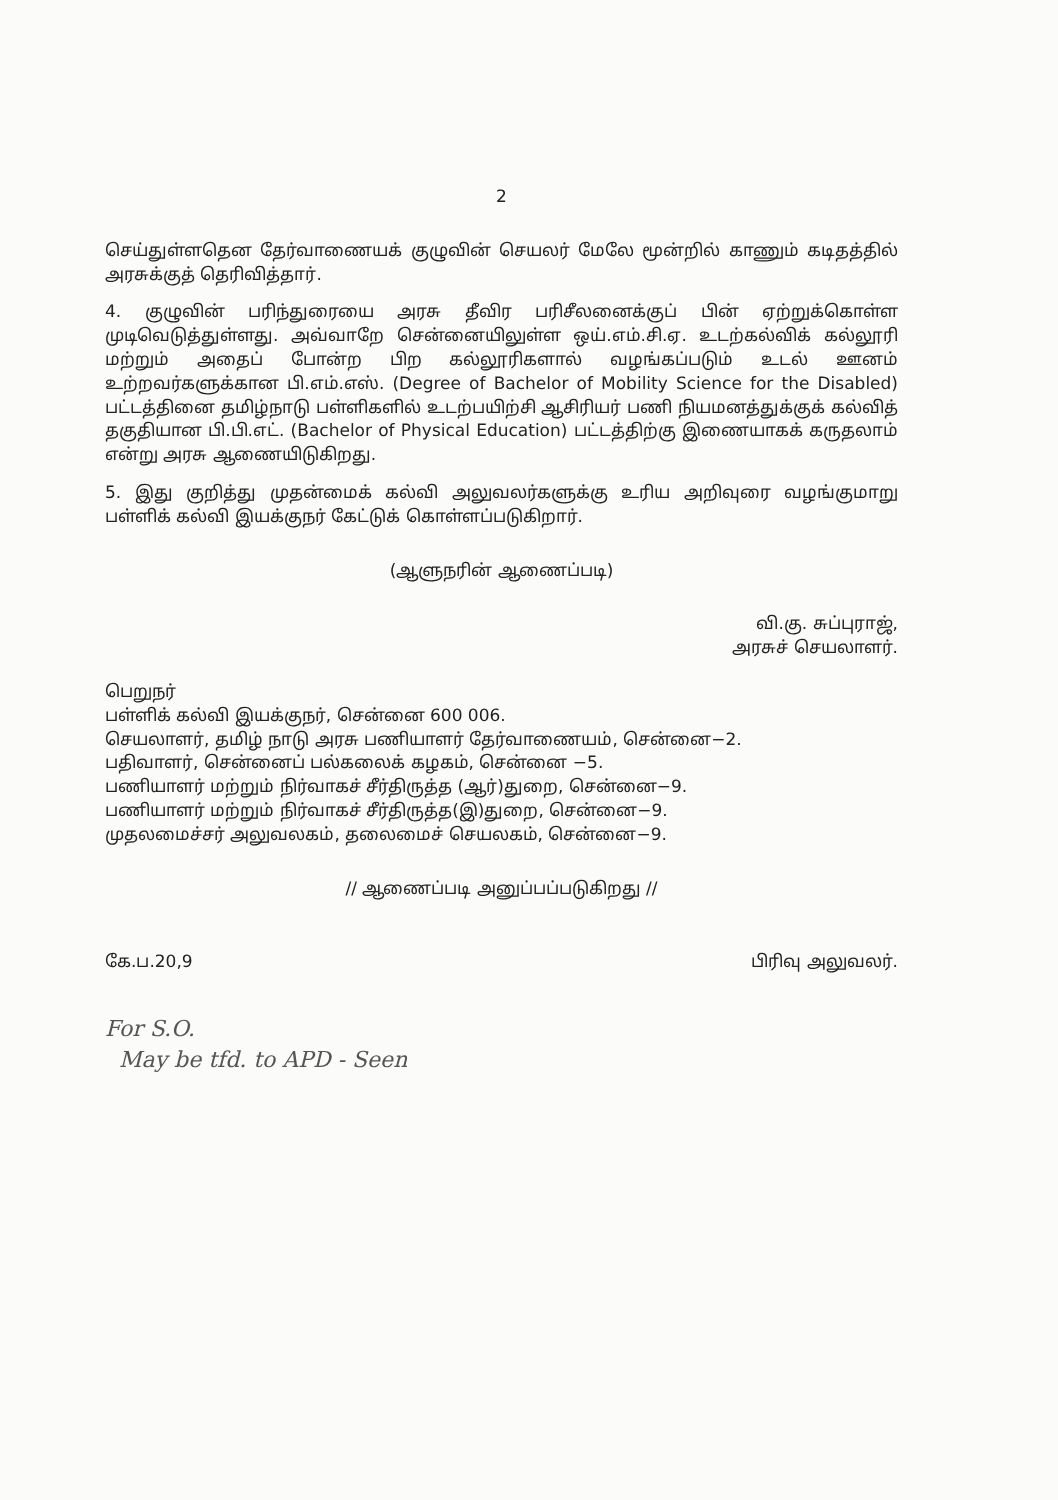2
செய்துள்ளதென தேர்வாணையக் குழுவின் செயலர் மேலே மூன்றில் காணும் கடிதத்தில் அரசுக்குத் தெரிவித்தார்.
4. குழுவின் பரிந்துரையை அரசு தீவிர பரிசீலனைக்குப் பின் ஏற்றுக்கொள்ள முடிவெடுத்துள்ளது. அவ்வாறே சென்னையிலுள்ள ஒய்.எம்.சி.ஏ. உடற்கல்விக் கல்லூரி மற்றும் அதைப் போன்ற பிற கல்லூரிகளால் வழங்கப்படும் உடல் ஊனம் உற்றவர்களுக்கான பி.எம்.எஸ். (Degree of Bachelor of Mobility Science for the Disabled) பட்டத்தினை தமிழ்நாடு பள்ளிகளில் உடற்பயிற்சி ஆசிரியர் பணி நியமனத்துக்குக் கல்வித் தகுதியான பி.பி.எட். (Bachelor of Physical Education) பட்டத்திற்கு இணையாகக் கருதலாம் என்று அரசு ஆணையிடுகிறது.
5. இது குறித்து முதன்மைக் கல்வி அலுவலர்களுக்கு உரிய அறிவுரை வழங்குமாறு பள்ளிக் கல்வி இயக்குநர் கேட்டுக் கொள்ளப்படுகிறார்.
(ஆளுநரின் ஆணைப்படி)
வி.கு. சுப்புராஜ்,
அரசுச் செயலாளர்.
பெறுநர்
பள்ளிக் கல்வி இயக்குநர், சென்னை 600 006.
செயலாளர், தமிழ் நாடு அரசு பணியாளர் தேர்வாணையம், சென்னை−2.
பதிவாளர், சென்னைப் பல்கலைக் கழகம், சென்னை −5.
பணியாளர் மற்றும் நிர்வாகச் சீர்திருத்த (ஆர்)துறை, சென்னை−9.
பணியாளர் மற்றும் நிர்வாகச் சீர்திருத்த(இ)துறை, சென்னை−9.
முதலமைச்சர் அலுவலகம், தலைமைச் செயலகம், சென்னை−9.
// ஆணைப்படி அனுப்பப்படுகிறது //
கே.ப.20,9 பிரிவு அலுவலர்.
For S.O.
May be tfd. to APD - Seen